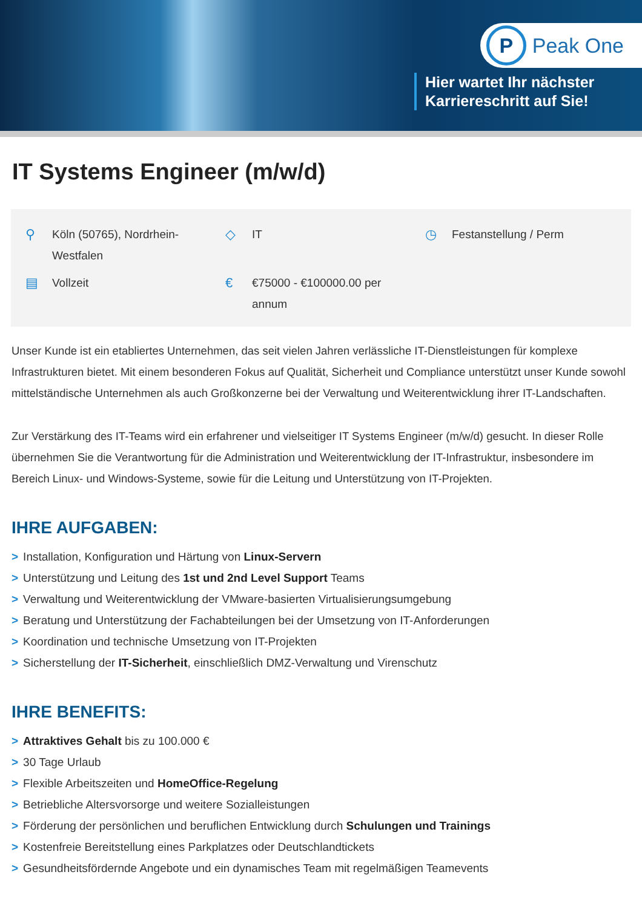P
Peak One
Hier wartet Ihr nächster
Karriereschritt auf Sie!
IT Systems Engineer (m/w/d)
⚲ Köln (50765), Nordrhein-
Westfalen
◇ IT
◷ Festanstellung / Perm
▤ Vollzeit
€ €75000 - €100000.00 per
annum
Unser Kunde ist ein etabliertes Unternehmen, das seit vielen Jahren verlässliche IT-Dienstleistungen für komplexe Infrastrukturen bietet. Mit einem besonderen Fokus auf Qualität, Sicherheit und Compliance unterstützt unser Kunde sowohl mittelständische Unternehmen als auch Großkonzerne bei der Verwaltung und Weiterentwicklung ihrer IT-Landschaften.
Zur Verstärkung des IT-Teams wird ein erfahrener und vielseitiger IT Systems Engineer (m/w/d) gesucht. In dieser Rolle übernehmen Sie die Verantwortung für die Administration und Weiterentwicklung der IT-Infrastruktur, insbesondere im Bereich Linux- und Windows-Systeme, sowie für die Leitung und Unterstützung von IT-Projekten.
IHRE AUFGABEN:
> Installation, Konfiguration und Härtung von Linux-Servern
> Unterstützung und Leitung des 1st und 2nd Level Support Teams
> Verwaltung und Weiterentwicklung der VMware-basierten Virtualisierungsumgebung
> Beratung und Unterstützung der Fachabteilungen bei der Umsetzung von IT-Anforderungen
> Koordination und technische Umsetzung von IT-Projekten
> Sicherstellung der IT-Sicherheit, einschließlich DMZ-Verwaltung und Virenschutz
IHRE BENEFITS:
> Attraktives Gehalt bis zu 100.000 €
> 30 Tage Urlaub
> Flexible Arbeitszeiten und HomeOffice-Regelung
> Betriebliche Altersvorsorge und weitere Sozialleistungen
> Förderung der persönlichen und beruflichen Entwicklung durch Schulungen und Trainings
> Kostenfreie Bereitstellung eines Parkplatzes oder Deutschlandtickets
> Gesundheitsfördernde Angebote und ein dynamisches Team mit regelmäßigen Teamevents